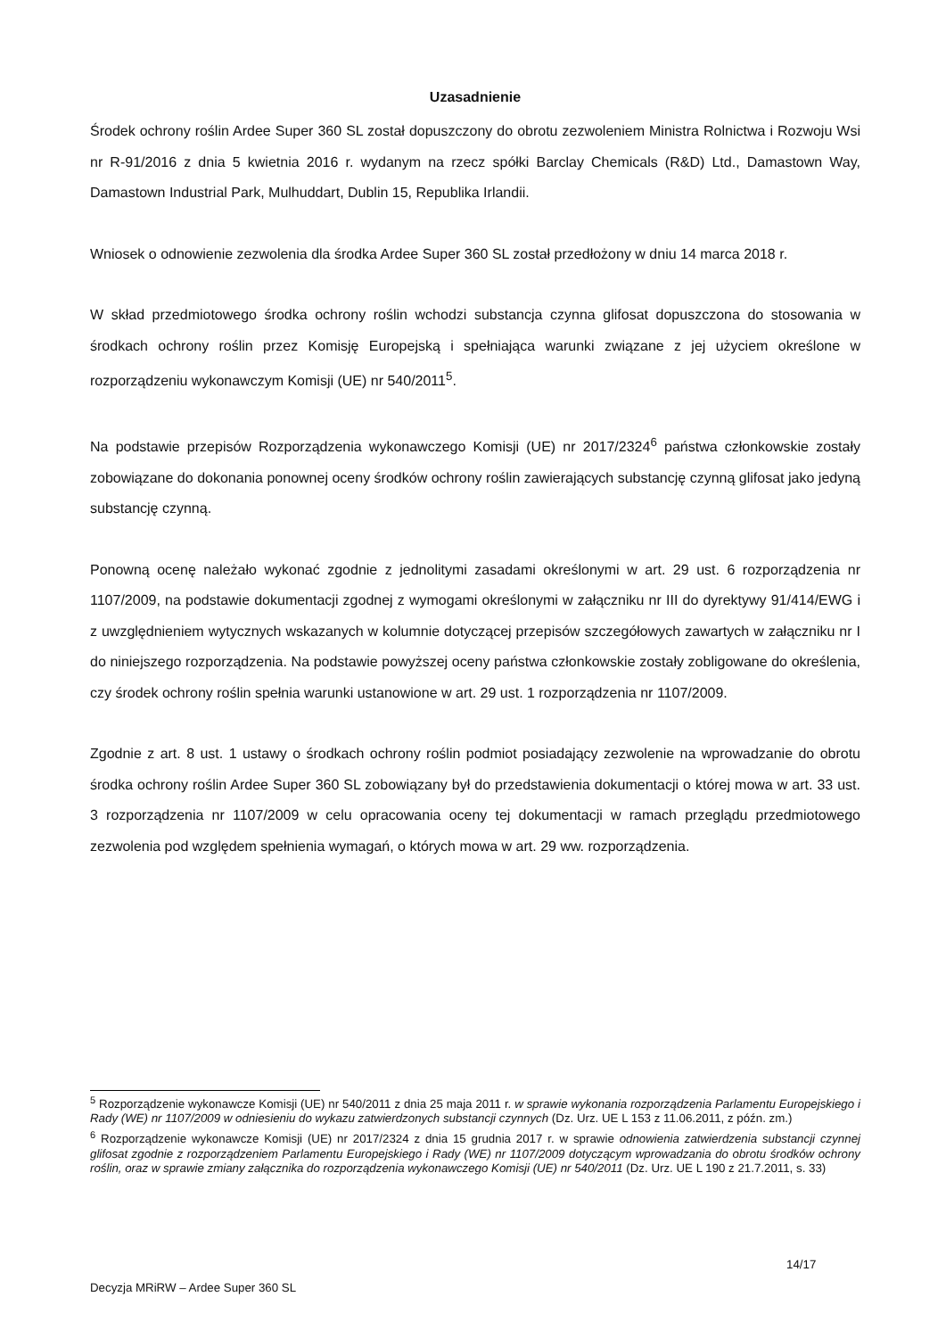Uzasadnienie
Środek ochrony roślin Ardee Super 360 SL został dopuszczony do obrotu zezwoleniem Ministra Rolnictwa i Rozwoju Wsi nr R-91/2016 z dnia 5 kwietnia 2016 r. wydanym na rzecz spółki Barclay Chemicals (R&D) Ltd., Damastown Way, Damastown Industrial Park, Mulhuddart, Dublin 15, Republika Irlandii.
Wniosek o odnowienie zezwolenia dla środka Ardee Super 360 SL został przedłożony w dniu 14 marca 2018 r.
W skład przedmiotowego środka ochrony roślin wchodzi substancja czynna glifosat dopuszczona do stosowania w środkach ochrony roślin przez Komisję Europejską i spełniająca warunki związane z jej użyciem określone w rozporządzeniu wykonawczym Komisji (UE) nr 540/2011<sup>5</sup>.
Na podstawie przepisów Rozporządzenia wykonawczego Komisji (UE) nr 2017/2324<sup>6</sup> państwa członkowskie zostały zobowiązane do dokonania ponownej oceny środków ochrony roślin zawierających substancję czynną glifosat jako jedyną substancję czynną.
Ponowną ocenę należało wykonać zgodnie z jednolitymi zasadami określonymi w art. 29 ust. 6 rozporządzenia nr 1107/2009, na podstawie dokumentacji zgodnej z wymogami określonymi w załączniku nr III do dyrektywy 91/414/EWG i z uwzględnieniem wytycznych wskazanych w kolumnie dotyczącej przepisów szczegółowych zawartych w załączniku nr I do niniejszego rozporządzenia. Na podstawie powyższej oceny państwa członkowskie zostały zobligowane do określenia, czy środek ochrony roślin spełnia warunki ustanowione w art. 29 ust. 1 rozporządzenia nr 1107/2009.
Zgodnie z art. 8 ust. 1 ustawy o środkach ochrony roślin podmiot posiadający zezwolenie na wprowadzanie do obrotu środka ochrony roślin Ardee Super 360 SL zobowiązany był do przedstawienia dokumentacji o której mowa w art. 33 ust. 3 rozporządzenia nr 1107/2009 w celu opracowania oceny tej dokumentacji w ramach przeglądu przedmiotowego zezwolenia pod względem spełnienia wymagań, o których mowa w art. 29 ww. rozporządzenia.
<sup>5</sup> Rozporządzenie wykonawcze Komisji (UE) nr 540/2011 z dnia 25 maja 2011 r. w sprawie wykonania rozporządzenia Parlamentu Europejskiego i Rady (WE) nr 1107/2009 w odniesieniu do wykazu zatwierdzonych substancji czynnych (Dz. Urz. UE L 153 z 11.06.2011, z późn. zm.)
<sup>6</sup> Rozporządzenie wykonawcze Komisji (UE) nr 2017/2324 z dnia 15 grudnia 2017 r. w sprawie odnowienia zatwierdzenia substancji czynnej glifosat zgodnie z rozporządzeniem Parlamentu Europejskiego i Rady (WE) nr 1107/2009 dotyczącym wprowadzania do obrotu środków ochrony roślin, oraz w sprawie zmiany załącznika do rozporządzenia wykonawczego Komisji (UE) nr 540/2011 (Dz. Urz. UE L 190 z 21.7.2011, s. 33)
14/17
Decyzja MRiRW – Ardee Super 360 SL